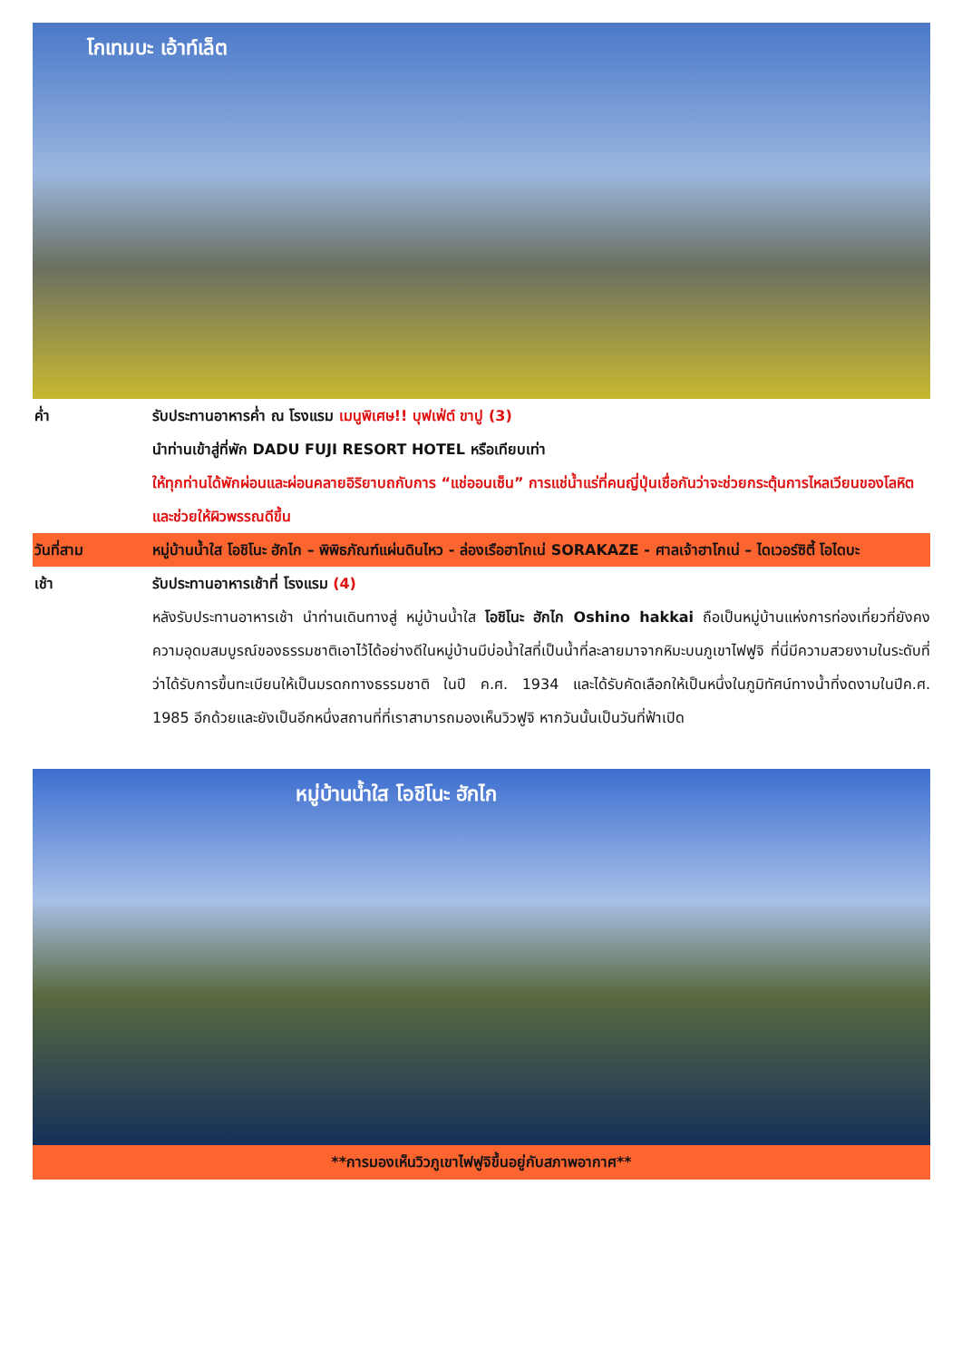โกเทมบะ เอ้าท์เล็ต
ค่ำ รับประทานอาหารค่ำ ณ โรงแรม เมนูพิเศษ!! บุฟเฟ่ต์ ขาปู (3)
นำท่านเข้าสู่ที่พัก DADU FUJI RESORT HOTEL หรือเทียบเท่า
ให้ทุกท่านได้พักผ่อนและผ่อนคลายอิริยาบถกับการ “แช่ออนเซ็น” การแช่น้ำแร่ที่คนญี่ปุ่นเชื่อกันว่าจะช่วยกระตุ้นการไหลเวียนของโลหิตและช่วยให้ผิวพรรณดีขึ้น
วันที่สาม หมู่บ้านน้ำใส โอชิโนะ ฮักไก – พิพิธภัณฑ์แผ่นดินไหว - ล่องเรือฮาโกเน่ SORAKAZE - ศาลเจ้าฮาโกเน่ – ไดเวอร์ซิตี้ โอไดบะ
เช้า รับประทานอาหารเช้าที่ โรงแรม (4)
หลังรับประทานอาหารเช้า นำท่านเดินทางสู่ หมู่บ้านน้ำใส โอชิโนะ ฮักไก Oshino hakkai ถือเป็นหมู่บ้านแห่งการท่องเที่ยวที่ยังคงความอุดมสมบูรณ์ของธรรมชาติเอาไว้ได้อย่างดีในหมู่บ้านมีบ่อน้ำใสที่เป็นน้ำที่ละลายมาจากหิมะบนภูเขาไฟฟูจิ ที่นี่มีความสวยงามในระดับที่ว่าได้รับการขึ้นทะเบียนให้เป็นมรดกทางธรรมชาติ ในปี ค.ศ. 1934 และได้รับคัดเลือกให้เป็นหนึ่งในภูมิทัศน์ทางน้ำที่งดงามในปีค.ศ. 1985 อีกด้วยและยังเป็นอีกหนึ่งสถานที่ที่เราสามารถมองเห็นวิวฟูจิ หากวันนั้นเป็นวันที่ฟ้าเปิด
หมู่บ้านน้ำใส โอชิโนะ ฮักไก
**การมองเห็นวิวภูเขาไฟฟูจิขึ้นอยู่กับสภาพอากาศ**